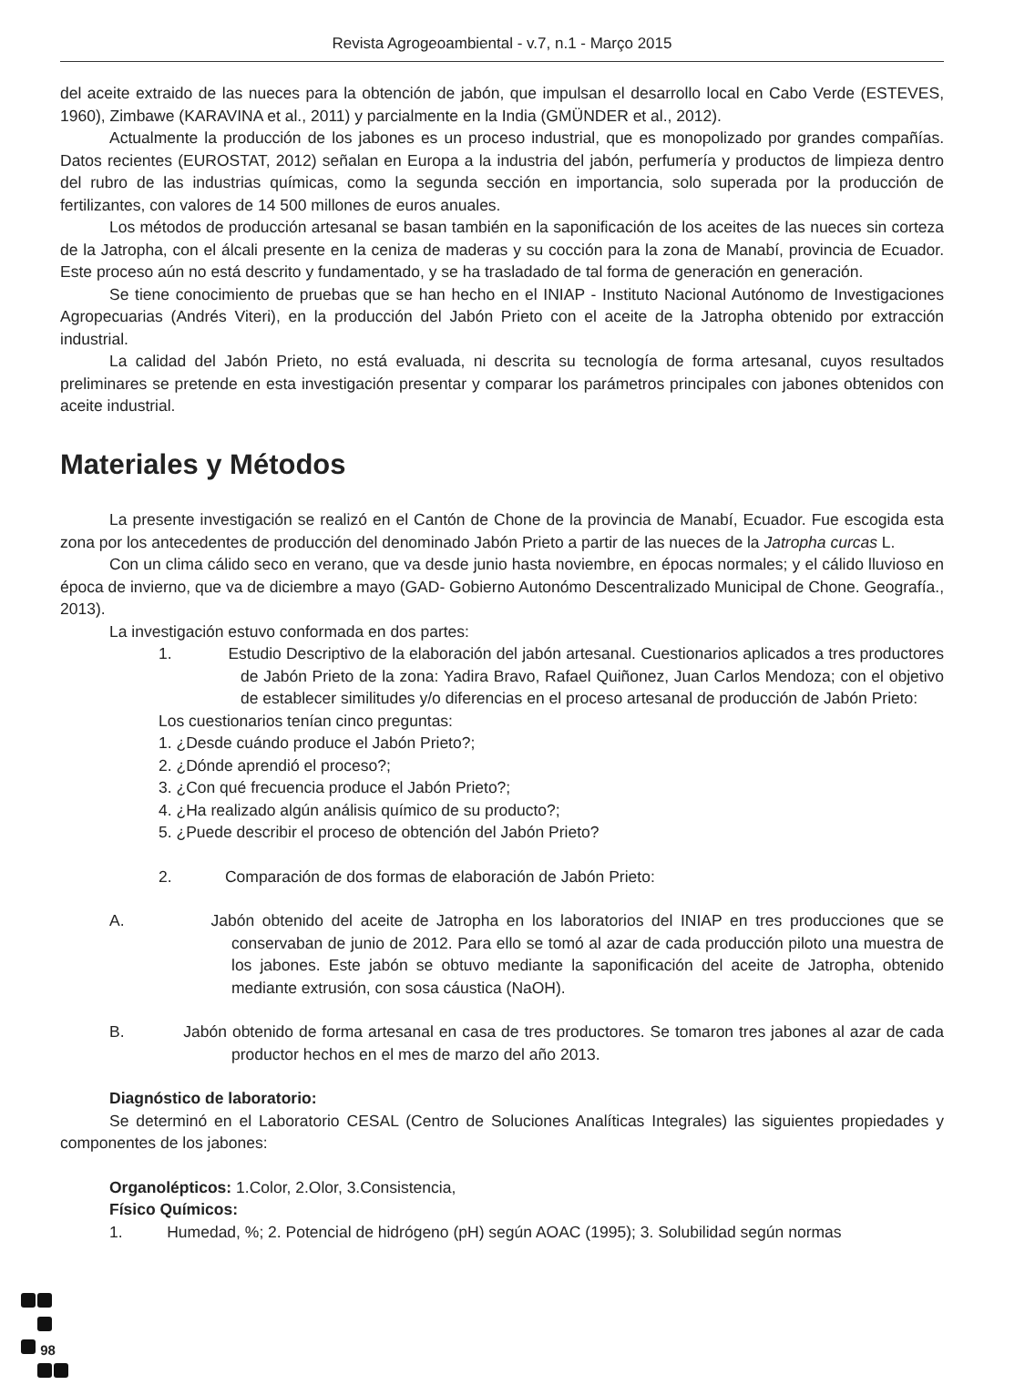Revista Agrogeoambiental - v.7, n.1 - Março 2015
del aceite extraido de las nueces para la obtención de jabón, que impulsan el desarrollo local en Cabo Verde (ESTEVES, 1960), Zimbawe (KARAVINA et al., 2011) y parcialmente en la India (GMÜNDER et al., 2012).
Actualmente la producción de los jabones es un proceso industrial, que es monopolizado por grandes compañías. Datos recientes (EUROSTAT, 2012) señalan en Europa a la industria del jabón, perfumería y productos de limpieza dentro del rubro de las industrias químicas, como la segunda sección en importancia, solo superada por la producción de fertilizantes, con valores de 14 500 millones de euros anuales.
Los métodos de producción artesanal se basan también en la saponificación de los aceites de las nueces sin corteza de la Jatropha, con el álcali presente en la ceniza de maderas y su cocción para la zona de Manabí, provincia de Ecuador. Este proceso aún no está descrito y fundamentado, y se ha trasladado de tal forma de generación en generación.
Se tiene conocimiento de pruebas que se han hecho en el INIAP - Instituto Nacional Autónomo de Investigaciones Agropecuarias (Andrés Viteri), en la producción del Jabón Prieto con el aceite de la Jatropha obtenido por extracción industrial.
La calidad del Jabón Prieto, no está evaluada, ni descrita su tecnología de forma artesanal, cuyos resultados preliminares se pretende en esta investigación presentar y comparar los parámetros principales con jabones obtenidos con aceite industrial.
Materiales y Métodos
La presente investigación se realizó en el Cantón de Chone de la provincia de Manabí, Ecuador. Fue escogida esta zona por los antecedentes de producción del denominado Jabón Prieto a partir de las nueces de la Jatropha curcas L.
Con un clima cálido seco en verano, que va desde junio hasta noviembre, en épocas normales; y el cálido lluvioso en época de invierno, que va de diciembre a mayo (GAD- Gobierno Autonómo Descentralizado Municipal de Chone. Geografía., 2013).
La investigación estuvo conformada en dos partes:
1. Estudio Descriptivo de la elaboración del jabón artesanal. Cuestionarios aplicados a tres productores de Jabón Prieto de la zona: Yadira Bravo, Rafael Quiñonez, Juan Carlos Mendoza; con el objetivo de establecer similitudes y/o diferencias en el proceso artesanal de producción de Jabón Prieto:
Los cuestionarios tenían cinco preguntas:
1. ¿Desde cuándo produce el Jabón Prieto?;
2. ¿Dónde aprendió el proceso?;
3. ¿Con qué frecuencia produce el Jabón Prieto?;
4. ¿Ha realizado algún análisis químico de su producto?;
5. ¿Puede describir el proceso de obtención del Jabón Prieto?
2. Comparación de dos formas de elaboración de Jabón Prieto:
A. Jabón obtenido del aceite de Jatropha en los laboratorios del INIAP en tres producciones que se conservaban de junio de 2012. Para ello se tomó al azar de cada producción piloto una muestra de los jabones. Este jabón se obtuvo mediante la saponificación del aceite de Jatropha, obtenido mediante extrusión, con sosa cáustica (NaOH).
B. Jabón obtenido de forma artesanal en casa de tres productores. Se tomaron tres jabones al azar de cada productor hechos en el mes de marzo del año 2013.
Diagnóstico de laboratorio:
Se determinó en el Laboratorio CESAL (Centro de Soluciones Analíticas Integrales) las siguientes propiedades y componentes de los jabones:
Organolépticos: 1.Color, 2.Olor, 3.Consistencia,
Físico Químicos:
1. Humedad, %; 2. Potencial de hidrógeno (pH) según AOAC (1995); 3. Solubilidad según normas
98